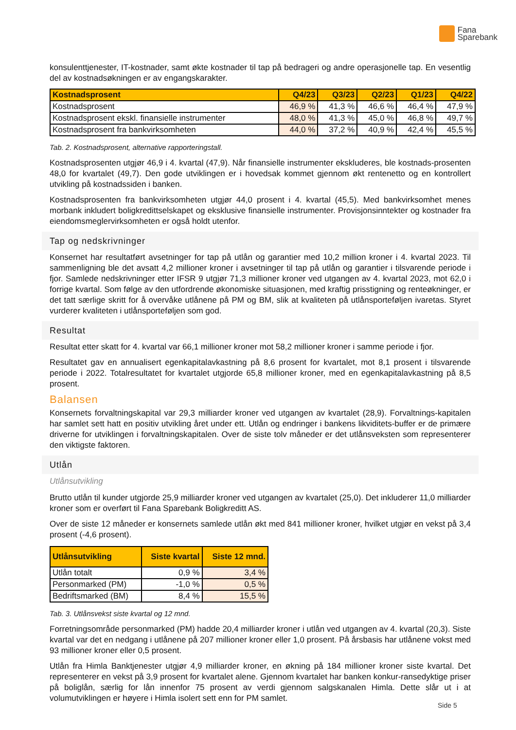Fana
Sparebank
konsulenttjenester, IT-kostnader, samt økte kostnader til tap på bedrageri og andre operasjonelle tap. En vesentlig del av kostnadsøkningen er av engangskarakter.
| Kostnadsprosent | Q4/23 | Q3/23 | Q2/23 | Q1/23 | Q4/22 |
| --- | --- | --- | --- | --- | --- |
| Kostnadsprosent | 46,9 % | 41,3 % | 46,6 % | 46,4 % | 47,9 % |
| Kostnadsprosent ekskl. finansielle instrumenter | 48,0 % | 41,3 % | 45,0 % | 46,8 % | 49,7 % |
| Kostnadsprosent fra bankvirksomheten | 44,0 % | 37,2 % | 40,9 % | 42,4 % | 45,5 % |
Tab. 2. Kostnadsprosent, alternative rapporteringstall.
Kostnadsprosenten utgjør 46,9 i 4. kvartal (47,9). Når finansielle instrumenter ekskluderes, ble kostnads-prosenten 48,0 for kvartalet (49,7). Den gode utviklingen er i hovedsak kommet gjennom økt rentenetto og en kontrollert utvikling på kostnadssiden i banken.
Kostnadsprosenten fra bankvirksomheten utgjør 44,0 prosent i 4. kvartal (45,5). Med bankvirksomhet menes morbank inkludert boligkredittselskapet og eksklusive finansielle instrumenter. Provisjonsinntekter og kostnader fra eiendomsmeglervirksomheten er også holdt utenfor.
Tap og nedskrivninger
Konsernet har resultatført avsetninger for tap på utlån og garantier med 10,2 million kroner i 4. kvartal 2023. Til sammenligning ble det avsatt 4,2 millioner kroner i avsetninger til tap på utlån og garantier i tilsvarende periode i fjor. Samlede nedskrivninger etter IFSR 9 utgjør 71,3 millioner kroner ved utgangen av 4. kvartal 2023, mot 62,0 i forrige kvartal. Som følge av den utfordrende økonomiske situasjonen, med kraftig prisstigning og renteøkninger, er det tatt særlige skritt for å overvåke utlånene på PM og BM, slik at kvaliteten på utlånsporteføljen ivaretas. Styret vurderer kvaliteten i utlånsporteføljen som god.
Resultat
Resultat etter skatt for 4. kvartal var 66,1 millioner kroner mot 58,2 millioner kroner i samme periode i fjor.
Resultatet gav en annualisert egenkapitalavkastning på 8,6 prosent for kvartalet, mot 8,1 prosent i tilsvarende periode i 2022. Totalresultatet for kvartalet utgjorde 65,8 millioner kroner, med en egenkapitalavkastning på 8,5 prosent.
Balansen
Konsernets forvaltningskapital var 29,3 milliarder kroner ved utgangen av kvartalet (28,9). Forvaltnings-kapitalen har samlet sett hatt en positiv utvikling året under ett. Utlån og endringer i bankens likviditets-buffer er de primære driverne for utviklingen i forvaltningskapitalen. Over de siste tolv måneder er det utlånsveksten som representerer den viktigste faktoren.
Utlån
Utlånsutvikling
Brutto utlån til kunder utgjorde 25,9 milliarder kroner ved utgangen av kvartalet (25,0). Det inkluderer 11,0 milliarder kroner som er overført til Fana Sparebank Boligkreditt AS.
Over de siste 12 måneder er konsernets samlede utlån økt med 841 millioner kroner, hvilket utgjør en vekst på 3,4 prosent (-4,6 prosent).
| Utlånsutvikling | Siste kvartal | Siste 12 mnd. |
| --- | --- | --- |
| Utlån totalt | 0,9 % | 3,4 % |
| Personmarked (PM) | -1,0 % | 0,5 % |
| Bedriftsmarked (BM) | 8,4 % | 15,5 % |
Tab. 3. Utlånsvekst siste kvartal og 12 mnd.
Forretningsområde personmarked (PM) hadde 20,4 milliarder kroner i utlån ved utgangen av 4. kvartal (20,3). Siste kvartal var det en nedgang i utlånene på 207 millioner kroner eller 1,0 prosent. På årsbasis har utlånene vokst med 93 millioner kroner eller 0,5 prosent.
Utlån fra Himla Banktjenester utgjør 4,9 milliarder kroner, en økning på 184 millioner kroner siste kvartal. Det representerer en vekst på 3,9 prosent for kvartalet alene. Gjennom kvartalet har banken konkur-ransedyktige priser på boliglån, særlig for lån innenfor 75 prosent av verdi gjennom salgskanalen Himla. Dette slår ut i at volumutviklingen er høyere i Himla isolert sett enn for PM samlet.
Side 5